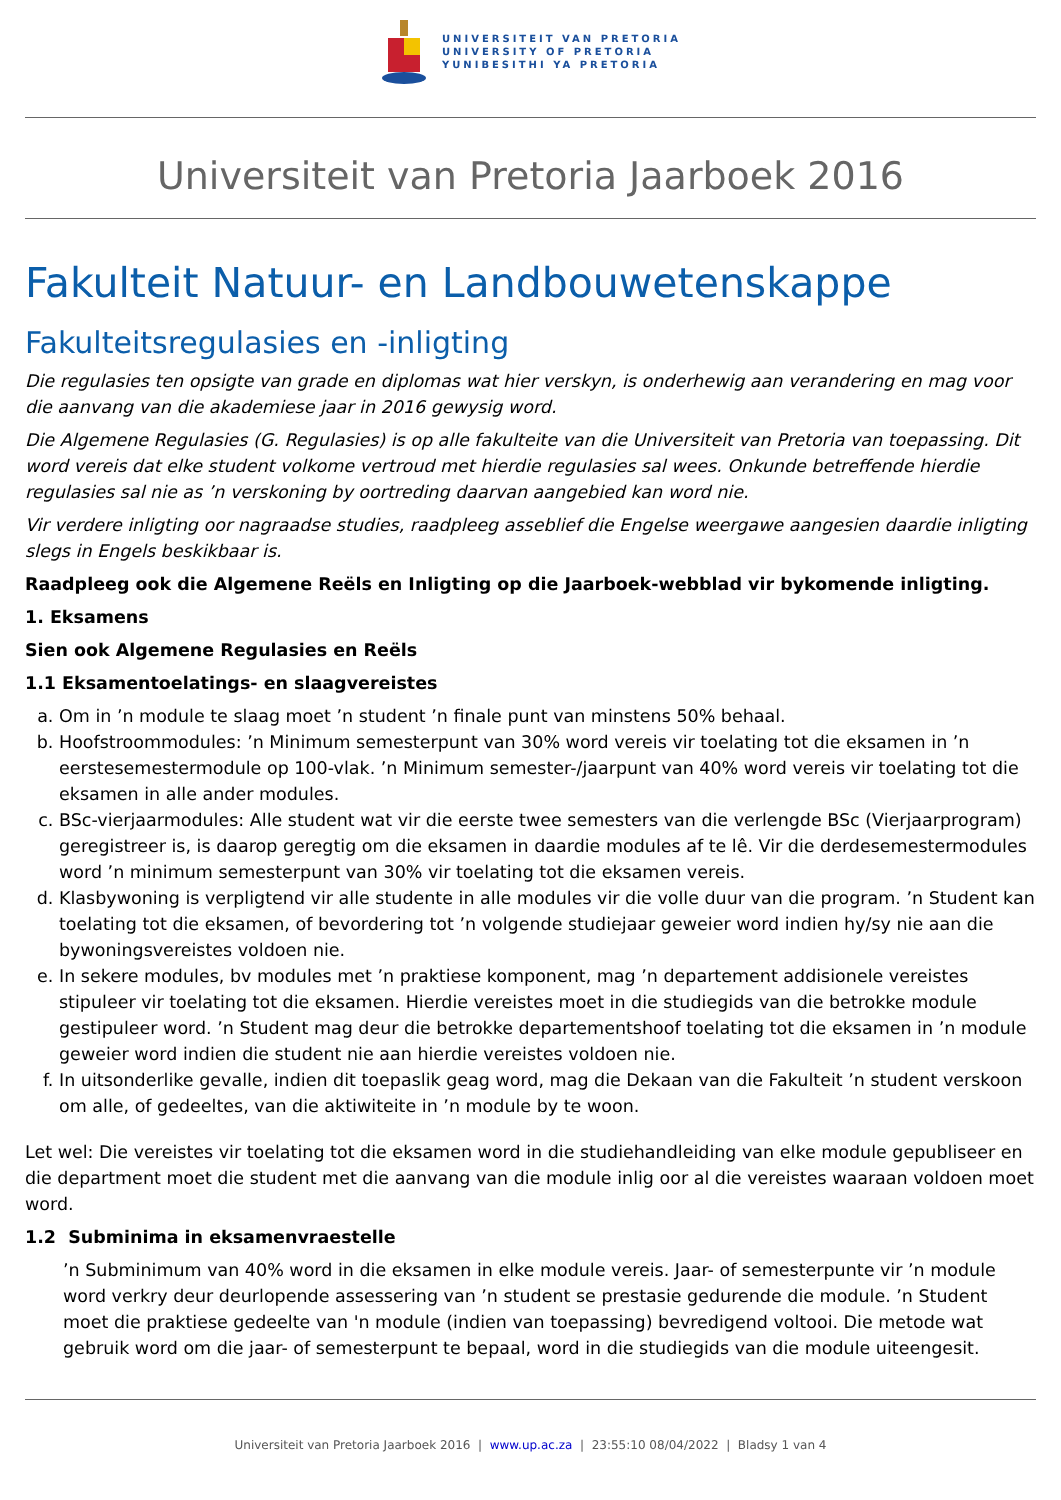UNIVERSITEIT VAN PRETORIA
UNIVERSITY OF PRETORIA
YUNIBESITHI YA PRETORIA
Universiteit van Pretoria Jaarboek 2016
Fakulteit Natuur- en Landbouwetenskappe
Fakulteitsregulasies en -inligting
Die regulasies ten opsigte van grade en diplomas wat hier verskyn, is onderhewig aan verandering en mag voor die aanvang van die akademiese jaar in 2016 gewysig word.
Die Algemene Regulasies (G. Regulasies) is op alle fakulteite van die Universiteit van Pretoria van toepassing. Dit word vereis dat elke student volkome vertroud met hierdie regulasies sal wees. Onkunde betreffende hierdie regulasies sal nie as ’n verskoning by oortreding daarvan aangebied kan word nie.
Vir verdere inligting oor nagraadse studies, raadpleeg asseblief die Engelse weergawe aangesien daardie inligting slegs in Engels beskikbaar is.
Raadpleeg ook die Algemene Reëls en Inligting op die Jaarboek-webblad vir bykomende inligting.
1. Eksamens
Sien ook Algemene Regulasies en Reëls
1.1 Eksamentoelatings- en slaagvereistes
a. Om in ’n module te slaag moet ’n student ’n finale punt van minstens 50% behaal.
b. Hoofstroommodules: ’n Minimum semesterpunt van 30% word vereis vir toelating tot die eksamen in ’n eerstesemestermodule op 100-vlak. ’n Minimum semester-/jaarpunt van 40% word vereis vir toelating tot die eksamen in alle ander modules.
c. BSc-vierjaarmodules: Alle student wat vir die eerste twee semesters van die verlengde BSc (Vierjaarprogram) geregistreer is, is daarop geregtig om die eksamen in daardie modules af te lê. Vir die derdesemestermodules word ’n minimum semesterpunt van 30% vir toelating tot die eksamen vereis.
d. Klasbywoning is verpligtend vir alle studente in alle modules vir die volle duur van die program. ’n Student kan toelating tot die eksamen, of bevordering tot ’n volgende studiejaar geweier word indien hy/sy nie aan die bywoningsvereistes voldoen nie.
e. In sekere modules, bv modules met ’n praktiese komponent, mag ’n departement addisionele vereistes stipuleer vir toelating tot die eksamen. Hierdie vereistes moet in die studiegids van die betrokke module gestipuleer word. ’n Student mag deur die betrokke departementshoof toelating tot die eksamen in ’n module geweier word indien die student nie aan hierdie vereistes voldoen nie.
f. In uitsonderlike gevalle, indien dit toepaslik geag word, mag die Dekaan van die Fakulteit ’n student verskoon om alle, of gedeeltes, van die aktiwiteite in ’n module by te woon.
Let wel: Die vereistes vir toelating tot die eksamen word in die studiehandleiding van elke module gepubliseer en die department moet die student met die aanvang van die module inlig oor al die vereistes waaraan voldoen moet word.
1.2 Subminima in eksamenvraestelle
’n Subminimum van 40% word in die eksamen in elke module vereis. Jaar- of semesterpunte vir ’n module word verkry deur deurlopende assessering van ’n student se prestasie gedurende die module. ’n Student moet die praktiese gedeelte van 'n module (indien van toepassing) bevredigend voltooi. Die metode wat gebruik word om die jaar- of semesterpunt te bepaal, word in die studiegids van die module uiteengesit.
Universiteit van Pretoria Jaarboek 2016 | www.up.ac.za | 23:55:10 08/04/2022 | Bladsy 1 van 4